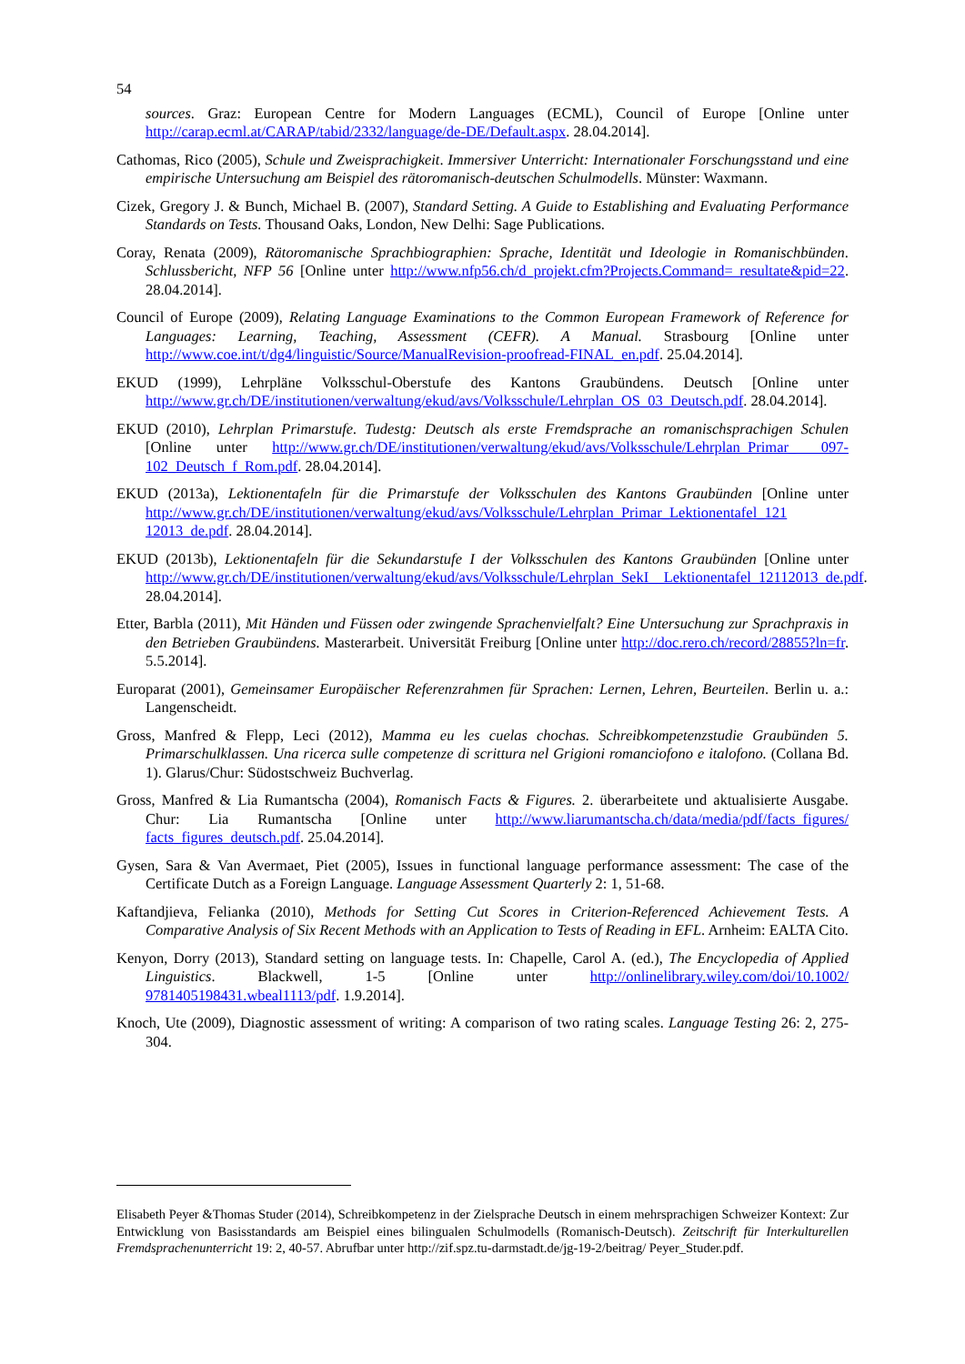54
sources. Graz: European Centre for Modern Languages (ECML), Council of Europe [Online unter http://carap.ecml.at/CARAP/tabid/2332/language/de-DE/Default.aspx. 28.04.2014].
Cathomas, Rico (2005), Schule und Zweisprachigkeit. Immersiver Unterricht: Internationaler Forschungsstand und eine empirische Untersuchung am Beispiel des rätoromanisch-deutschen Schulmodells. Münster: Waxmann.
Cizek, Gregory J. & Bunch, Michael B. (2007), Standard Setting. A Guide to Establishing and Evaluating Performance Standards on Tests. Thousand Oaks, London, New Delhi: Sage Publications.
Coray, Renata (2009), Rätoromanische Sprachbiographien: Sprache, Identität und Ideologie in Romanischbünden. Schlussbericht, NFP 56 [Online unter http://www.nfp56.ch/d_projekt.cfm?Projects.Command= resultate&pid=22. 28.04.2014].
Council of Europe (2009), Relating Language Examinations to the Common European Framework of Reference for Languages: Learning, Teaching, Assessment (CEFR). A Manual. Strasbourg [Online unter http://www.coe.int/t/dg4/linguistic/Source/ManualRevision-proofread-FINAL_en.pdf. 25.04.2014].
EKUD (1999), Lehrpläne Volksschul-Oberstufe des Kantons Graubündens. Deutsch [Online unter http://www.gr.ch/DE/institutionen/verwaltung/ekud/avs/Volksschule/Lehrplan_OS_03_Deutsch.pdf. 28.04.2014].
EKUD (2010), Lehrplan Primarstufe. Tudestg: Deutsch als erste Fremdsprache an romanischsprachigen Schulen [Online unter http://www.gr.ch/DE/institutionen/verwaltung/ekud/avs/Volksschule/Lehrplan_Primar_ 097-102_Deutsch_f_Rom.pdf. 28.04.2014].
EKUD (2013a), Lektionentafeln für die Primarstufe der Volksschulen des Kantons Graubünden [Online unter http://www.gr.ch/DE/institutionen/verwaltung/ekud/avs/Volksschule/Lehrplan_Primar_Lektionentafel_121 12013_de.pdf. 28.04.2014].
EKUD (2013b), Lektionentafeln für die Sekundarstufe I der Volksschulen des Kantons Graubünden [Online unter http://www.gr.ch/DE/institutionen/verwaltung/ekud/avs/Volksschule/Lehrplan_SekI__Lektionentafel_12112013_de.pdf. 28.04.2014].
Etter, Barbla (2011), Mit Händen und Füssen oder zwingende Sprachenvielfalt? Eine Untersuchung zur Sprachpraxis in den Betrieben Graubündens. Masterarbeit. Universität Freiburg [Online unter http://doc.rero.ch/record/28855?ln=fr. 5.5.2014].
Europarat (2001), Gemeinsamer Europäischer Referenzrahmen für Sprachen: Lernen, Lehren, Beurteilen. Berlin u. a.: Langenscheidt.
Gross, Manfred & Flepp, Leci (2012), Mamma eu les cuelas chochas. Schreibkompetenzstudie Graubünden 5. Primarschulklassen. Una ricerca sulle competenze di scrittura nel Grigioni romanciofono e italofono. (Collana Bd. 1). Glarus/Chur: Südostschweiz Buchverlag.
Gross, Manfred & Lia Rumantscha (2004), Romanisch Facts & Figures. 2. überarbeitete und aktualisierte Ausgabe. Chur: Lia Rumantscha [Online unter http://www.liarumantscha.ch/data/media/pdf/facts_figures/ facts_figures_deutsch.pdf. 25.04.2014].
Gysen, Sara & Van Avermaet, Piet (2005), Issues in functional language performance assessment: The case of the Certificate Dutch as a Foreign Language. Language Assessment Quarterly 2: 1, 51-68.
Kaftandjieva, Felianka (2010), Methods for Setting Cut Scores in Criterion-Referenced Achievement Tests. A Comparative Analysis of Six Recent Methods with an Application to Tests of Reading in EFL. Arnheim: EALTA Cito.
Kenyon, Dorry (2013), Standard setting on language tests. In: Chapelle, Carol A. (ed.), The Encyclopedia of Applied Linguistics. Blackwell, 1-5 [Online unter http://onlinelibrary.wiley.com/doi/10.1002/ 9781405198431.wbeal1113/pdf. 1.9.2014].
Knoch, Ute (2009), Diagnostic assessment of writing: A comparison of two rating scales. Language Testing 26: 2, 275-304.
Elisabeth Peyer &Thomas Studer (2014), Schreibkompetenz in der Zielsprache Deutsch in einem mehrsprachigen Schweizer Kontext: Zur Entwicklung von Basisstandards am Beispiel eines bilingualen Schulmodells (Romanisch-Deutsch). Zeitschrift für Interkulturellen Fremdsprachenunterricht 19: 2, 40-57. Abrufbar unter http://zif.spz.tu-darmstadt.de/jg-19-2/beitrag/ Peyer_Studer.pdf.